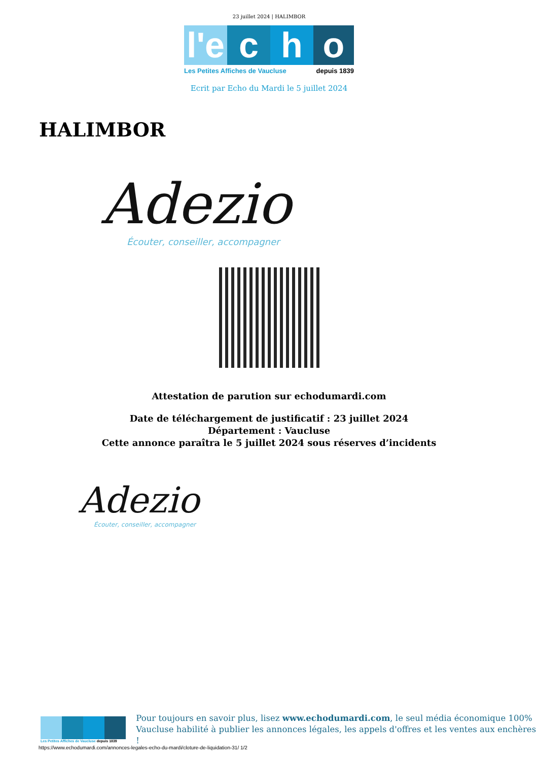23 juillet 2024 | HALIMBOR
l'e
c
h
o
Les Petites Affiches de Vaucluse depuis 1839
Ecrit par Echo du Mardi le 5 juillet 2024
HALIMBOR
Adezio
Écouter, conseiller, accompagner
Attestation de parution sur echodumardi.com
Date de téléchargement de justificatif : 23 juillet 2024
Département : Vaucluse
Cette annonce paraîtra le 5 juillet 2024 sous réserves d’incidents
Adezio
Écouter, conseiller, accompagner
Les Petites Affiches de Vaucluse depuis 1839
Pour toujours en savoir plus, lisez www.echodumardi.com, le seul média économique 100%
Vaucluse habilité à publier les annonces légales, les appels d'offres et les ventes aux enchères !
https://www.echodumardi.com/annonces-legales-echo-du-mardi/cloture-de-liquidation-31/ 1/2